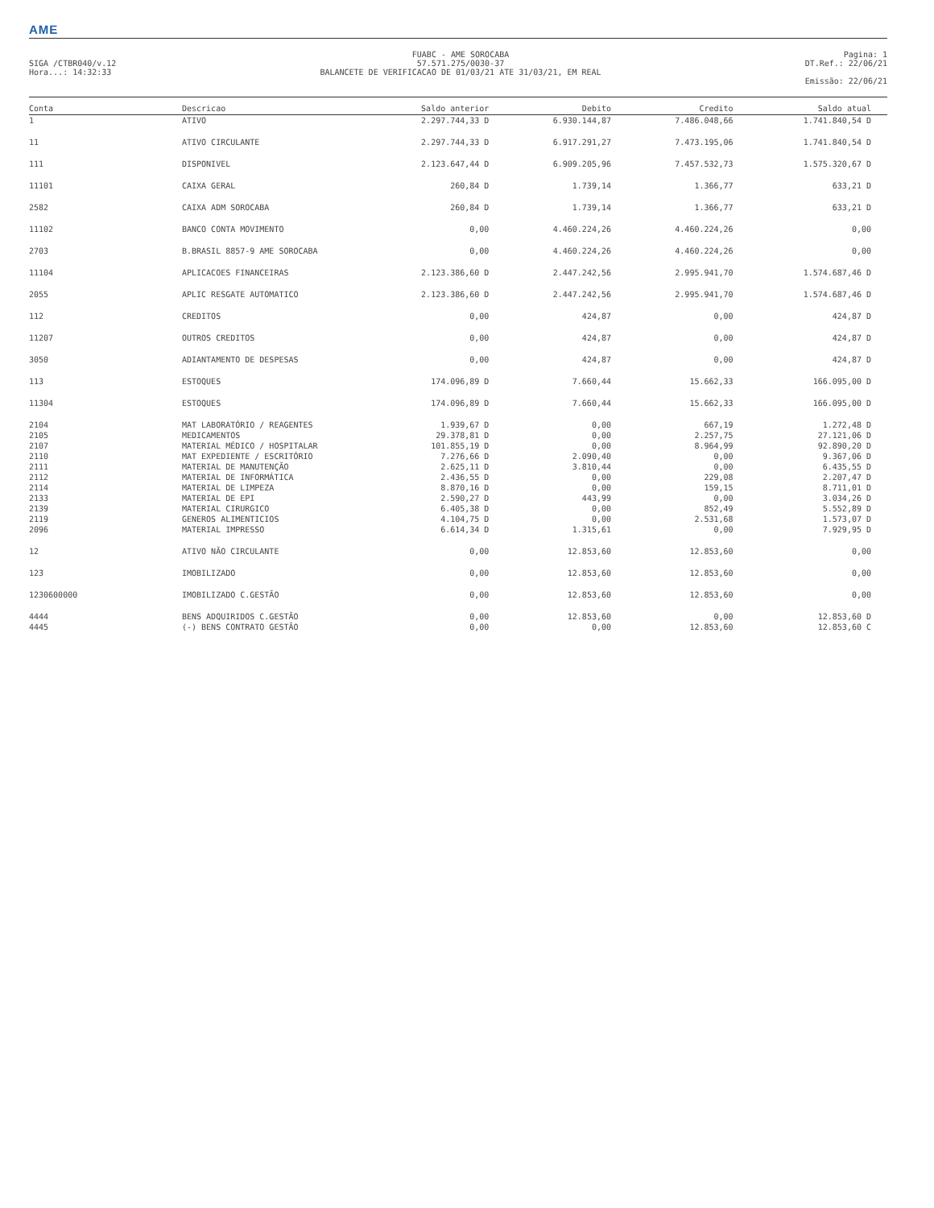AME
SIGA /CTBR040/v.12
Hora...: 14:32:33
FUABC - AME SOROCABA
57.571.275/0030-37
BALANCETE DE VERIFICACAO DE 01/03/21 ATE 31/03/21, EM REAL
Pagina: 1
DT.Ref.: 22/06/21
Emissão: 22/06/21
| Conta | Descricao | Saldo anterior | Debito | Credito | Saldo atual |
| --- | --- | --- | --- | --- | --- |
| 1 | ATIVO | 2.297.744,33 D | 6.930.144,87 | 7.486.048,66 | 1.741.840,54 D |
| 11 | ATIVO CIRCULANTE | 2.297.744,33 D | 6.917.291,27 | 7.473.195,06 | 1.741.840,54 D |
| 111 | DISPONIVEL | 2.123.647,44 D | 6.909.205,96 | 7.457.532,73 | 1.575.320,67 D |
| 11101 | CAIXA GERAL | 260,84 D | 1.739,14 | 1.366,77 | 633,21 D |
| 2582 | CAIXA ADM SOROCABA | 260,84 D | 1.739,14 | 1.366,77 | 633,21 D |
| 11102 | BANCO CONTA MOVIMENTO | 0,00 | 4.460.224,26 | 4.460.224,26 | 0,00 |
| 2703 | B.BRASIL 8857-9 AME SOROCABA | 0,00 | 4.460.224,26 | 4.460.224,26 | 0,00 |
| 11104 | APLICACOES FINANCEIRAS | 2.123.386,60 D | 2.447.242,56 | 2.995.941,70 | 1.574.687,46 D |
| 2055 | APLIC RESGATE AUTOMATICO | 2.123.386,60 D | 2.447.242,56 | 2.995.941,70 | 1.574.687,46 D |
| 112 | CREDITOS | 0,00 | 424,87 | 0,00 | 424,87 D |
| 11207 | OUTROS CREDITOS | 0,00 | 424,87 | 0,00 | 424,87 D |
| 3050 | ADIANTAMENTO DE DESPESAS | 0,00 | 424,87 | 0,00 | 424,87 D |
| 113 | ESTOQUES | 174.096,89 D | 7.660,44 | 15.662,33 | 166.095,00 D |
| 11304 | ESTOQUES | 174.096,89 D | 7.660,44 | 15.662,33 | 166.095,00 D |
| 2104 | MAT LABORATÓRIO / REAGENTES | 1.939,67 D | 0,00 | 667,19 | 1.272,48 D |
| 2105 | MEDICAMENTOS | 29.378,81 D | 0,00 | 2.257,75 | 27.121,06 D |
| 2107 | MATERIAL MÉDICO / HOSPITALAR | 101.855,19 D | 0,00 | 8.964,99 | 92.890,20 D |
| 2110 | MAT EXPEDIENTE / ESCRITÓRIO | 7.276,66 D | 2.090,40 | 0,00 | 9.367,06 D |
| 2111 | MATERIAL DE MANUTENÇÃO | 2.625,11 D | 3.810,44 | 0,00 | 6.435,55 D |
| 2112 | MATERIAL DE INFORMÁTICA | 2.436,55 D | 0,00 | 229,08 | 2.207,47 D |
| 2114 | MATERIAL DE LIMPEZA | 8.870,16 D | 0,00 | 159,15 | 8.711,01 D |
| 2133 | MATERIAL DE EPI | 2.590,27 D | 443,99 | 0,00 | 3.034,26 D |
| 2139 | MATERIAL CIRURGICO | 6.405,38 D | 0,00 | 852,49 | 5.552,89 D |
| 2119 | GENEROS ALIMENTICIOS | 4.104,75 D | 0,00 | 2.531,68 | 1.573,07 D |
| 2096 | MATERIAL IMPRESSO | 6.614,34 D | 1.315,61 | 0,00 | 7.929,95 D |
| 12 | ATIVO NÃO CIRCULANTE | 0,00 | 12.853,60 | 12.853,60 | 0,00 |
| 123 | IMOBILIZADO | 0,00 | 12.853,60 | 12.853,60 | 0,00 |
| 1230600000 | IMOBILIZADO C.GESTÃO | 0,00 | 12.853,60 | 12.853,60 | 0,00 |
| 4444 | BENS ADQUIRIDOS C.GESTÃO | 0,00 | 12.853,60 | 0,00 | 12.853,60 D |
| 4445 | (-) BENS CONTRATO GESTÃO | 0,00 | 0,00 | 12.853,60 | 12.853,60 C |